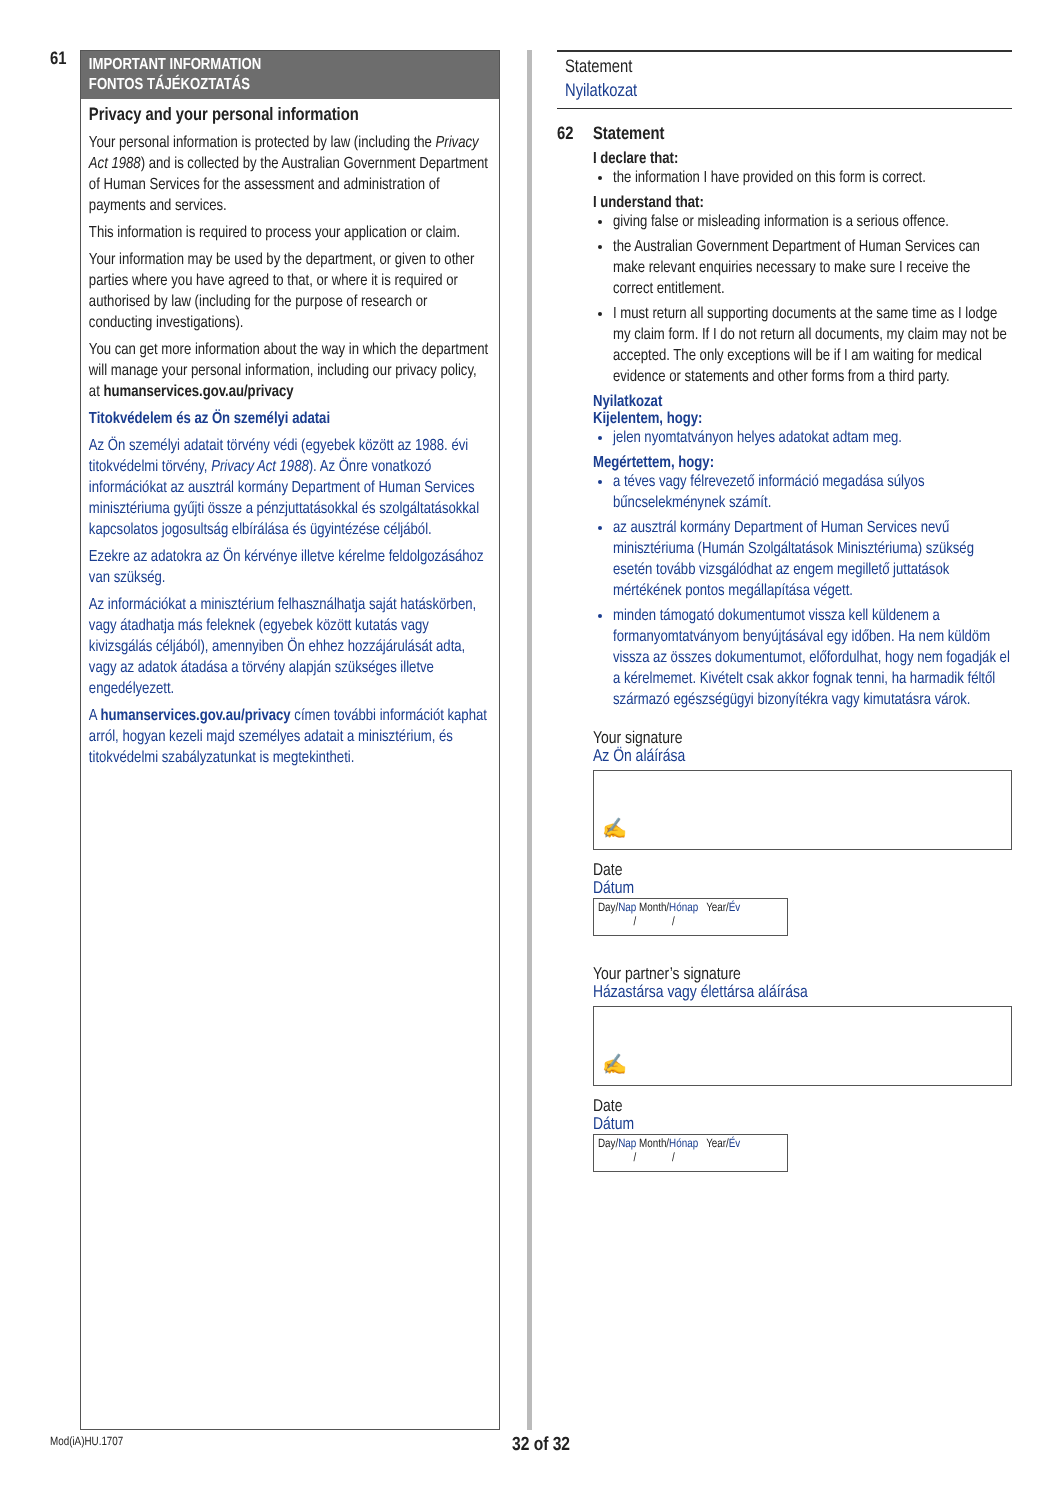61
IMPORTANT INFORMATION
FONTOS TÁJÉKOZTATÁS
Privacy and your personal information
Your personal information is protected by law (including the Privacy Act 1988) and is collected by the Australian Government Department of Human Services for the assessment and administration of payments and services.
This information is required to process your application or claim.
Your information may be used by the department, or given to other parties where you have agreed to that, or where it is required or authorised by law (including for the purpose of research or conducting investigations).
You can get more information about the way in which the department will manage your personal information, including our privacy policy, at humanservices.gov.au/privacy
Titokvédelem és az Ön személyi adatai
Az Ön személyi adatait törvény védi (egyebek között az 1988. évi titokvédelmi törvény, Privacy Act 1988). Az Önre vonatkozó információkat az ausztrál kormány Department of Human Services minisztériuma gyűjti össze a pénzjuttatásokkal és szolgáltatásokkal kapcsolatos jogosultság elbírálása és ügyintézése céljából.
Ezekre az adatokra az Ön kérvénye illetve kérelme feldolgozásához van szükség.
Az információkat a minisztérium felhasználhatja saját hatáskörben, vagy átadhatja más feleknek (egyebek között kutatás vagy kivizsgálás céljából), amennyiben Ön ehhez hozzájárulását adta, vagy az adatok átadása a törvény alapján szükséges illetve engedélyezett.
A humanservices.gov.au/privacy címen további információt kaphat arról, hogyan kezeli majd személyes adatait a minisztérium, és titokvédelmi szabályzatunkat is megtekintheti.
Statement
Nyilatkozat
62 Statement
I declare that:
the information I have provided on this form is correct.
I understand that:
giving false or misleading information is a serious offence.
the Australian Government Department of Human Services can make relevant enquiries necessary to make sure I receive the correct entitlement.
I must return all supporting documents at the same time as I lodge my claim form. If I do not return all documents, my claim may not be accepted. The only exceptions will be if I am waiting for medical evidence or statements and other forms from a third party.
Nyilatkozat
Kijelentem, hogy:
jelen nyomtatványon helyes adatokat adtam meg.
Megértettem, hogy:
a téves vagy félrevezető információ megadása súlyos bűncselekménynek számít.
az ausztrál kormány Department of Human Services nevű minisztériuma (Humán Szolgáltatások Minisztériuma) szükség esetén tovább vizsgálódhat az engem megillető juttatások mértékének pontos megállapítása végett.
minden támogató dokumentumot vissza kell küldenem a formanyomtatványom benyújtásával egy időben. Ha nem küldöm vissza az összes dokumentumot, előfordulhat, hogy nem fogadják el a kérelmemet. Kivételt csak akkor fognak tenni, ha harmadik féltől származó egészségügyi bizonyítékra vagy kimutatásra várok.
Your signature
Az Ön aláírása
✍
Date
Dátum
Day/Nap Month/Hónap Year/Év
/ /
Your partner’s signature
Házastársa vagy élettársa aláírása
✍
Date
Dátum
Day/Nap Month/Hónap Year/Év
/ /
Mod(iA)HU.1707 32 of 32